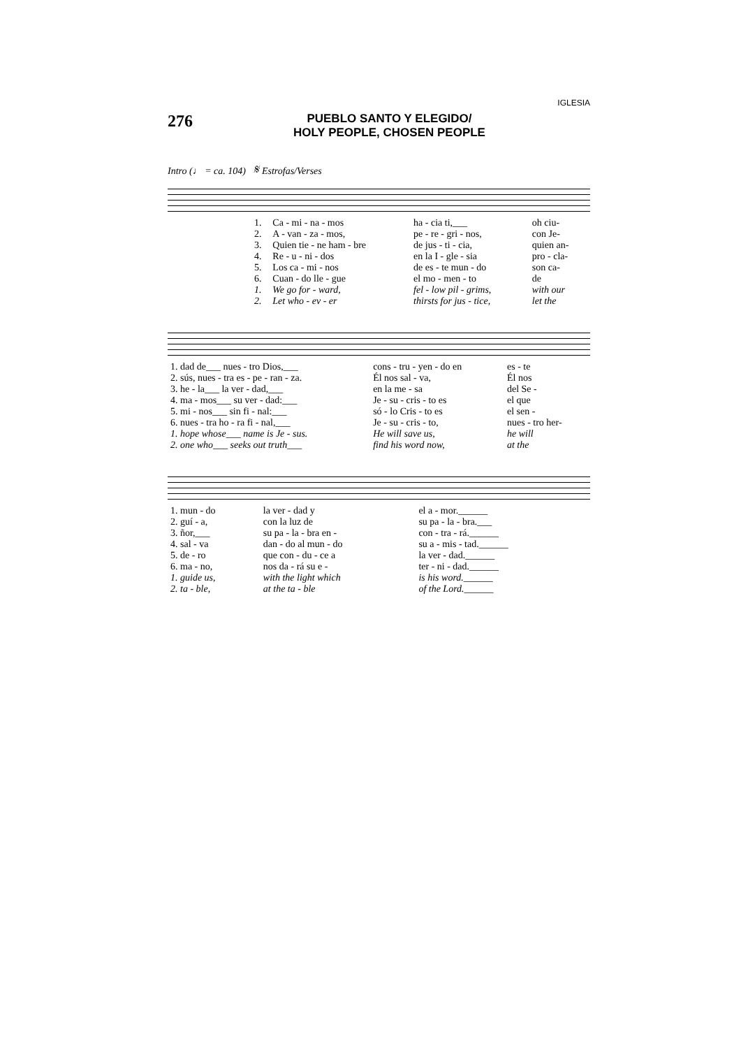IGLESIA
276
PUEBLO SANTO Y ELEGIDO/
HOLY PEOPLE, CHOSEN PEOPLE
Intro (♩ = ca. 104) 𝄋 Estrofas/Verses
| 1. | Ca - mi - na - mos | ha - cia ti,___ | oh ciu- |
| 2. | A - van - za - mos, | pe - re - gri - nos, | con Je- |
| 3. | Quien tie - ne ham - bre | de jus - ti - cia, | quien an- |
| 4. | Re - u - ni - dos | en la I - gle - sia | pro - cla- |
| 5. | Los ca - mi - nos | de es - te mun - do | son ca- |
| 6. | Cuan - do lle - gue | el mo - men - to | de |
| 1. | We go for - ward, | fel - low pil - grims, | with our |
| 2. | Let who - ev - er | thirsts for jus - tice, | let the |
| 1. dad de___ nues - tro Dios,___ | cons - tru - yen - do en | es - te |
| 2. sús, nues - tra es - pe - ran - za. | Él nos sal - va, | Él nos |
| 3. he - la___ la ver - dad,___ | en la me - sa | del Se - |
| 4. ma - mos___ su ver - dad:___ | Je - su - cris - to es | el que |
| 5. mi - nos___ sin fi - nal:___ | só - lo Cris - to es | el sen - |
| 6. nues - tra ho - ra fi - nal,___ | Je - su - cris - to, | nues - tro her- |
| 1. hope whose___ name is Je - sus. | He will save us, | he will |
| 2. one who___ seeks out truth___ | find his word now, | at the |
| 1. mun - do | la ver - dad y | el a - mor.______ |
| 2. guí - a, | con la luz de | su pa - la - bra.___ |
| 3. ñor,___ | su pa - la - bra en - | con - tra - rá.______ |
| 4. sal - va | dan - do al mun - do | su a - mis - tad.______ |
| 5. de - ro | que con - du - ce a | la ver - dad.______ |
| 6. ma - no, | nos da - rá su e - | ter - ni - dad.______ |
| 1. guide us, | with the light which | is his word.______ |
| 2. ta - ble, | at the ta - ble | of the Lord.______ |